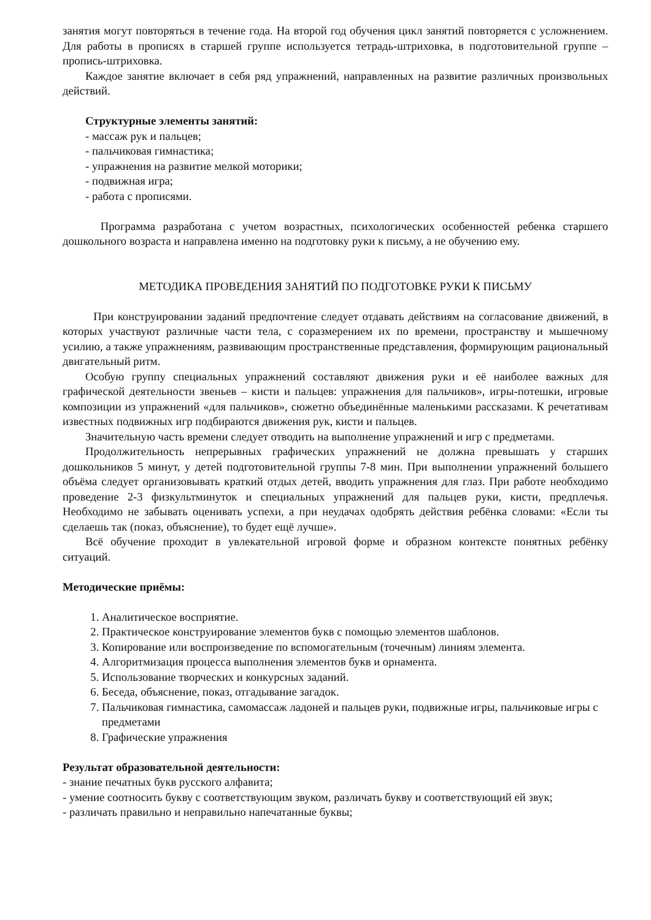занятия могут повторяться в течение года. На второй год обучения цикл занятий повторяется с усложнением. Для работы в прописях в старшей группе используется тетрадь-штриховка, в подготовительной группе – пропись-штриховка.
Каждое занятие включает в себя ряд упражнений, направленных на развитие различных произвольных действий.
Структурные элементы занятий:
- массаж рук и пальцев;
- пальчиковая гимнастика;
- упражнения на развитие мелкой моторики;
- подвижная игра;
- работа с прописями.
Программа разработана с учетом возрастных, психологических особенностей ребенка старшего дошкольного возраста и направлена именно на подготовку руки к письму, а не обучению ему.
МЕТОДИКА ПРОВЕДЕНИЯ ЗАНЯТИЙ ПО ПОДГОТОВКЕ РУКИ К ПИСЬМУ
При конструировании заданий предпочтение следует отдавать действиям на согласование движений, в которых участвуют различные части тела, с соразмерением их по времени, пространству и мышечному усилию, а также упражнениям, развивающим пространственные представления, формирующим рациональный двигательный ритм.
Особую группу специальных упражнений составляют движения руки и её наиболее важных для графической деятельности звеньев – кисти и пальцев: упражнения для пальчиков», игры-потешки, игровые композиции из упражнений «для пальчиков», сюжетно объединённые маленькими рассказами. К речетативам известных подвижных игр подбираются движения рук, кисти и пальцев.
Значительную часть времени следует отводить на выполнение упражнений и игр с предметами.
Продолжительность непрерывных графических упражнений не должна превышать у старших дошкольников 5 минут, у детей подготовительной группы 7-8 мин. При выполнении упражнений большего объёма следует организовывать краткий отдых детей, вводить упражнения для глаз. При работе необходимо проведение 2-3 физкультминуток и специальных упражнений для пальцев руки, кисти, предплечья. Необходимо не забывать оценивать успехи, а при неудачах одобрять действия ребёнка словами: «Если ты сделаешь так (показ, объяснение), то будет ещё лучше».
Всё обучение проходит в увлекательной игровой форме и образном контексте понятных ребёнку ситуаций.
Методические приёмы:
1. Аналитическое восприятие.
2. Практическое конструирование элементов букв с помощью элементов шаблонов.
3. Копирование или воспроизведение по вспомогательным (точечным) линиям элемента.
4. Алгоритмизация процесса выполнения элементов букв и орнамента.
5. Использование творческих и конкурсных заданий.
6. Беседа, объяснение, показ, отгадывание загадок.
7. Пальчиковая гимнастика, самомассаж ладоней и пальцев руки, подвижные игры, пальчиковые игры с предметами
8. Графические упражнения
Результат образовательной деятельности:
- знание печатных букв русского алфавита;
- умение соотносить букву с соответствующим звуком, различать букву и соответствующий ей звук;
- различать правильно и неправильно напечатанные буквы;